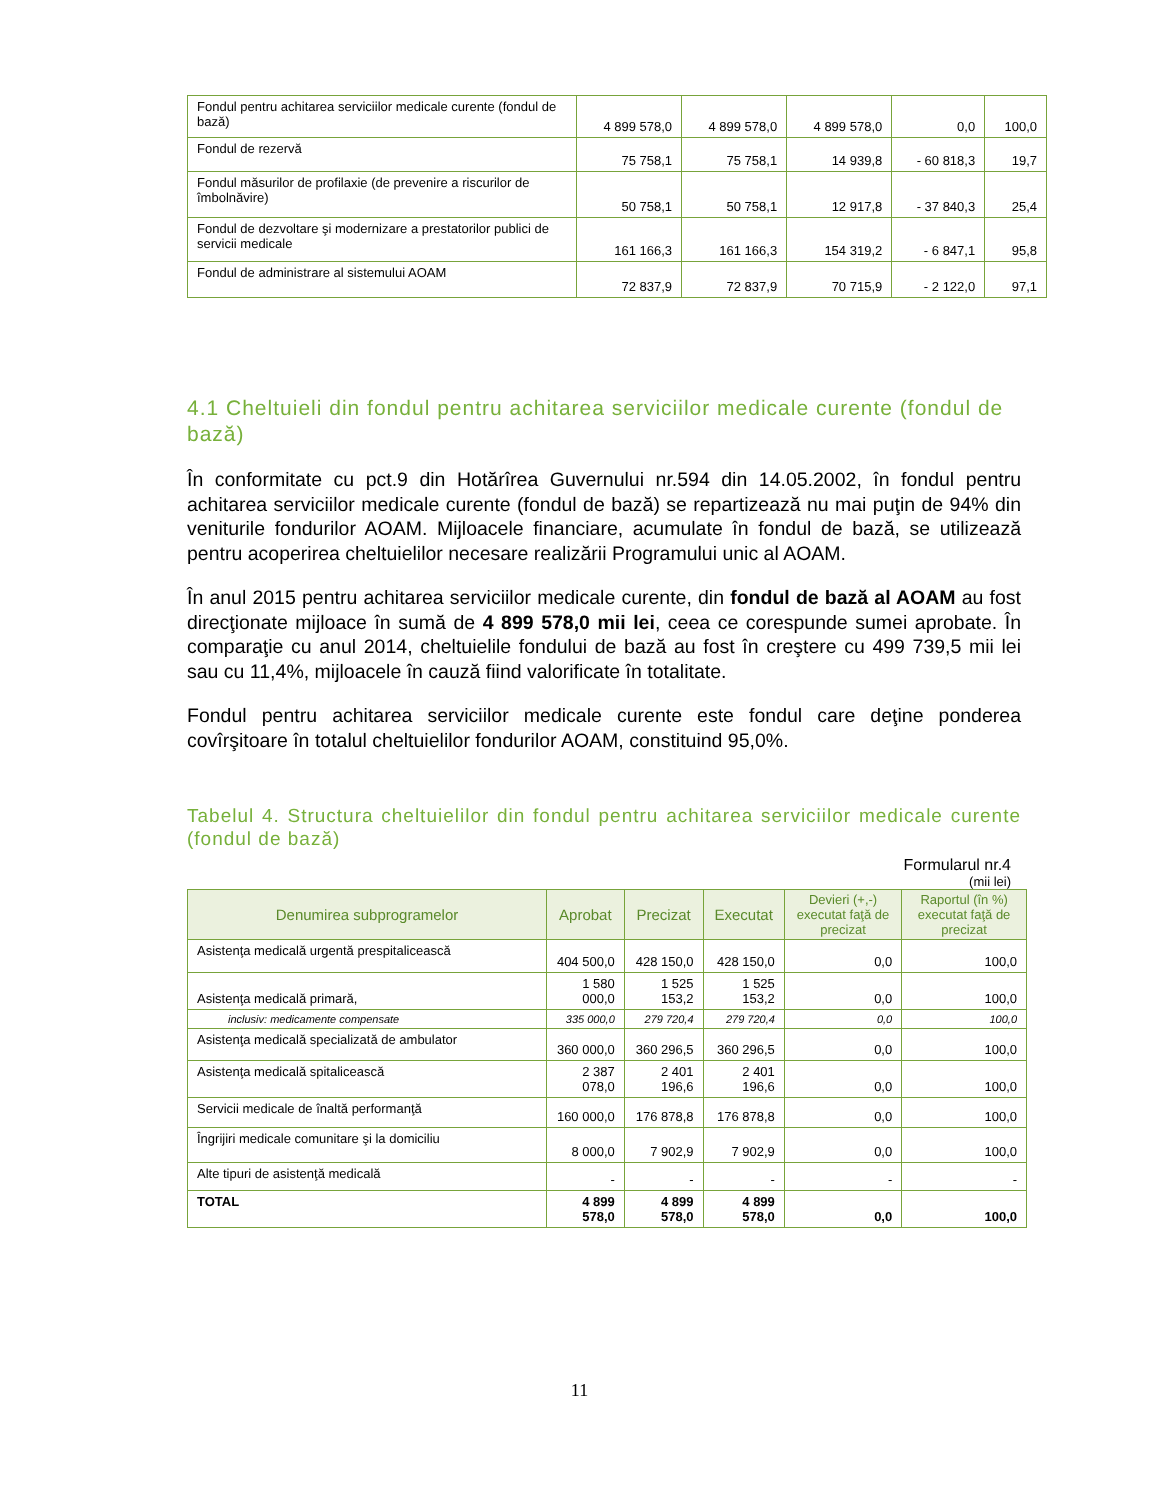| Fondul pentru achitarea serviciilor medicale curente (fondul de bază) | 4 899 578,0 | 4 899 578,0 | 4 899 578,0 | 0,0 | 100,0 |
| Fondul de rezervă | 75 758,1 | 75 758,1 | 14 939,8 | - 60 818,3 | 19,7 |
| Fondul măsurilor de profilaxie (de prevenire a riscurilor de îmbolnăvire) | 50 758,1 | 50 758,1 | 12 917,8 | - 37 840,3 | 25,4 |
| Fondul de dezvoltare şi modernizare a prestatorilor publici de servicii medicale | 161 166,3 | 161 166,3 | 154 319,2 | - 6 847,1 | 95,8 |
| Fondul de administrare al sistemului AOAM | 72 837,9 | 72 837,9 | 70 715,9 | - 2 122,0 | 97,1 |
4.1 Cheltuieli din fondul pentru achitarea serviciilor medicale curente (fondul de bază)
În conformitate cu pct.9 din Hotărîrea Guvernului nr.594 din 14.05.2002, în fondul pentru achitarea serviciilor medicale curente (fondul de bază) se repartizează nu mai puţin de 94% din veniturile fondurilor AOAM. Mijloacele financiare, acumulate în fondul de bază, se utilizează pentru acoperirea cheltuielilor necesare realizării Programului unic al AOAM.
În anul 2015 pentru achitarea serviciilor medicale curente, din fondul de bază al AOAM au fost direcţionate mijloace în sumă de 4 899 578,0 mii lei, ceea ce corespunde sumei aprobate. În comparaţie cu anul 2014, cheltuielile fondului de bază au fost în creştere cu 499 739,5 mii lei sau cu 11,4%, mijloacele în cauză fiind valorificate în totalitate.
Fondul pentru achitarea serviciilor medicale curente este fondul care deţine ponderea covîrşitoare în totalul cheltuielilor fondurilor AOAM, constituind 95,0%.
Tabelul 4. Structura cheltuielilor din fondul pentru achitarea serviciilor medicale curente (fondul de bază)
Formularul nr.4
(mii lei)
| Denumirea subprogramelor | Aprobat | Precizat | Executat | Devieri (+,-) executat faţă de precizat | Raportul (în %) executat faţă de precizat |
| --- | --- | --- | --- | --- | --- |
| Asistenţa medicală urgentă prespitalicească | 404 500,0 | 428 150,0 | 428 150,0 | 0,0 | 100,0 |
| Asistenţa medicală primară, | 1 580 000,0 | 1 525 153,2 | 1 525 153,2 | 0,0 | 100,0 |
| inclusiv: medicamente compensate | 335 000,0 | 279 720,4 | 279 720,4 | 0,0 | 100,0 |
| Asistenţa medicală specializată de ambulator | 360 000,0 | 360 296,5 | 360 296,5 | 0,0 | 100,0 |
| Asistenţa medicală spitalicească | 2 387 078,0 | 2 401 196,6 | 2 401 196,6 | 0,0 | 100,0 |
| Servicii medicale de înaltă performanţă | 160 000,0 | 176 878,8 | 176 878,8 | 0,0 | 100,0 |
| Îngrijiri medicale comunitare şi la domiciliu | 8 000,0 | 7 902,9 | 7 902,9 | 0,0 | 100,0 |
| Alte tipuri de asistenţă medicală | - | - | - | - | - |
| TOTAL | 4 899 578,0 | 4 899 578,0 | 4 899 578,0 | 0,0 | 100,0 |
11